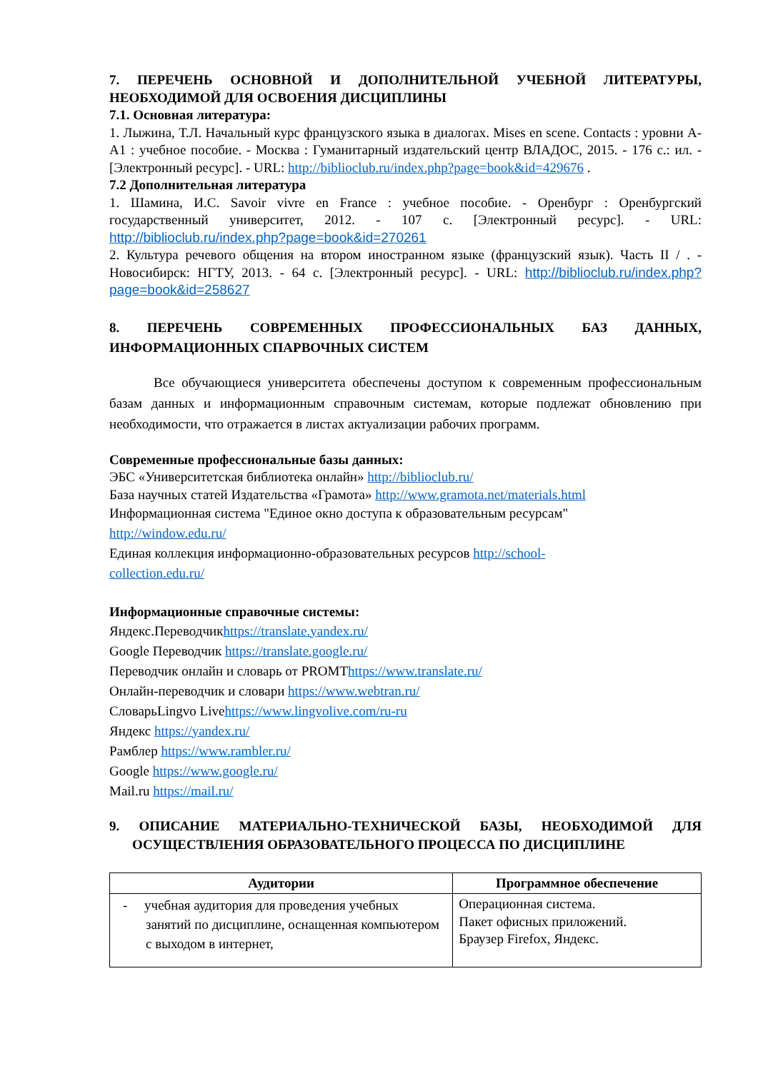7. ПЕРЕЧЕНЬ ОСНОВНОЙ И ДОПОЛНИТЕЛЬНОЙ УЧЕБНОЙ ЛИТЕРАТУРЫ, НЕОБХОДИМОЙ ДЛЯ ОСВОЕНИЯ ДИСЦИПЛИНЫ
7.1. Основная литература:
1. Лыжина, Т.Л. Начальный курс французского языка в диалогах. Mises en scene. Contacts : уровни А-А1 : учебное пособие. - Москва : Гуманитарный издательский центр ВЛАДОС, 2015. - 176 с.: ил. - [Электронный ресурс]. - URL: http://biblioclub.ru/index.php?page=book&id=429676 .
7.2 Дополнительная литература
1. Шамина, И.С. Savoir vivre en France : учебное пособие. - Оренбург : Оренбургский государственный университет, 2012. - 107 с. [Электронный ресурс]. - URL: http://biblioclub.ru/index.php?page=book&id=270261
2. Культура речевого общения на втором иностранном языке (французский язык). Часть II / . - Новосибирск: НГТУ, 2013. - 64 с. [Электронный ресурс]. - URL: http://biblioclub.ru/index.php?page=book&id=258627
8. ПЕРЕЧЕНЬ СОВРЕМЕННЫХ ПРОФЕССИОНАЛЬНЫХ БАЗ ДАННЫХ, ИНФОРМАЦИОННЫХ СПАРВОЧНЫХ СИСТЕМ
Все обучающиеся университета обеспечены доступом к современным профессиональным базам данных и информационным справочным системам, которые подлежат обновлению при необходимости, что отражается в листах актуализации рабочих программ.
Современные профессиональные базы данных:
ЭБС «Университетская библиотека онлайн» http://biblioclub.ru/
База научных статей Издательства «Грамота» http://www.gramota.net/materials.html
Информационная система "Единое окно доступа к образовательным ресурсам"
http://window.edu.ru/
Единая коллекция информационно-образовательных ресурсов http://school-
collection.edu.ru/
Информационные справочные системы:
Яндекс.Переводчикhttps://translate.yandex.ru/
Google Переводчик https://translate.google.ru/
Переводчик онлайн и словарь от PROMThttps://www.translate.ru/
Онлайн-переводчик и словари https://www.webtran.ru/
СловарьLingvo Livehttps://www.lingvolive.com/ru-ru
Яндекс https://yandex.ru/
Рамблер https://www.rambler.ru/
Google https://www.google.ru/
Mail.ru https://mail.ru/
9. ОПИСАНИЕ МАТЕРИАЛЬНО-ТЕХНИЧЕСКОЙ БАЗЫ, НЕОБХОДИМОЙ ДЛЯ ОСУЩЕСТВЛЕНИЯ ОБРАЗОВАТЕЛЬНОГО ПРОЦЕССА ПО ДИСЦИПЛИНЕ
| Аудитории | Программное обеспечение |
| --- | --- |
| - учебная аудитория для проведения учебных занятий по дисциплине, оснащенная компьютером с выходом в интернет, | Операционная система. Пакет офисных приложений. Браузер Firefox, Яндекс. |